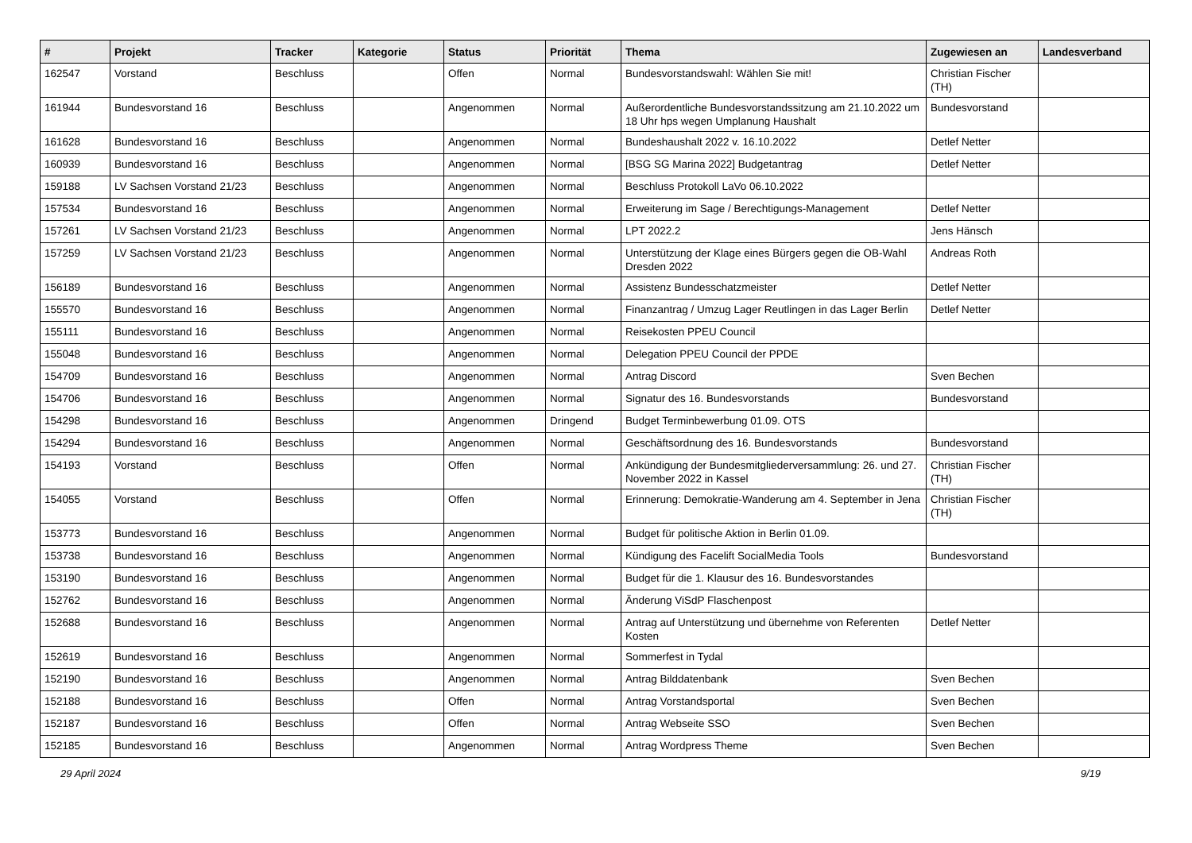| # | Projekt | Tracker | Kategorie | Status | Priorität | Thema | Zugewiesen an | Landesverband |
| --- | --- | --- | --- | --- | --- | --- | --- | --- |
| 162547 | Vorstand | Beschluss | | Offen | Normal | Bundesvorstandswahl: Wählen Sie mit! | Christian Fischer (TH) | |
| 161944 | Bundesvorstand 16 | Beschluss | | Angenommen | Normal | Außerordentliche Bundesvorstandssitzung am 21.10.2022 um 18 Uhr hps wegen Umplanung Haushalt | Bundesvorstand | |
| 161628 | Bundesvorstand 16 | Beschluss | | Angenommen | Normal | Bundeshaushalt 2022 v. 16.10.2022 | Detlef Netter | |
| 160939 | Bundesvorstand 16 | Beschluss | | Angenommen | Normal | [BSG SG Marina 2022] Budgetantrag | Detlef Netter | |
| 159188 | LV Sachsen Vorstand 21/23 | Beschluss | | Angenommen | Normal | Beschluss Protokoll LaVo 06.10.2022 | | |
| 157534 | Bundesvorstand 16 | Beschluss | | Angenommen | Normal | Erweiterung im Sage / Berechtigungs-Management | Detlef Netter | |
| 157261 | LV Sachsen Vorstand 21/23 | Beschluss | | Angenommen | Normal | LPT 2022.2 | Jens Hänsch | |
| 157259 | LV Sachsen Vorstand 21/23 | Beschluss | | Angenommen | Normal | Unterstützung der Klage eines Bürgers gegen die OB-Wahl Dresden 2022 | Andreas Roth | |
| 156189 | Bundesvorstand 16 | Beschluss | | Angenommen | Normal | Assistenz Bundesschatzmeister | Detlef Netter | |
| 155570 | Bundesvorstand 16 | Beschluss | | Angenommen | Normal | Finanzantrag / Umzug Lager Reutlingen in das Lager Berlin | Detlef Netter | |
| 155111 | Bundesvorstand 16 | Beschluss | | Angenommen | Normal | Reisekosten PPEU Council | | |
| 155048 | Bundesvorstand 16 | Beschluss | | Angenommen | Normal | Delegation PPEU Council der PPDE | | |
| 154709 | Bundesvorstand 16 | Beschluss | | Angenommen | Normal | Antrag Discord | Sven Bechen | |
| 154706 | Bundesvorstand 16 | Beschluss | | Angenommen | Normal | Signatur des 16. Bundesvorstands | Bundesvorstand | |
| 154298 | Bundesvorstand 16 | Beschluss | | Angenommen | Dringend | Budget Terminbewerbung 01.09. OTS | | |
| 154294 | Bundesvorstand 16 | Beschluss | | Angenommen | Normal | Geschäftsordnung des 16. Bundesvorstands | Bundesvorstand | |
| 154193 | Vorstand | Beschluss | | Offen | Normal | Ankündigung der Bundesmitgliederversammlung: 26. und 27. November 2022 in Kassel | Christian Fischer (TH) | |
| 154055 | Vorstand | Beschluss | | Offen | Normal | Erinnerung: Demokratie-Wanderung am 4. September in Jena | Christian Fischer (TH) | |
| 153773 | Bundesvorstand 16 | Beschluss | | Angenommen | Normal | Budget für politische Aktion in Berlin 01.09. | | |
| 153738 | Bundesvorstand 16 | Beschluss | | Angenommen | Normal | Kündigung des Facelift SocialMedia Tools | Bundesvorstand | |
| 153190 | Bundesvorstand 16 | Beschluss | | Angenommen | Normal | Budget für die 1. Klausur des 16. Bundesvorstandes | | |
| 152762 | Bundesvorstand 16 | Beschluss | | Angenommen | Normal | Änderung ViSdP Flaschenpost | | |
| 152688 | Bundesvorstand 16 | Beschluss | | Angenommen | Normal | Antrag auf Unterstützung und übernehme von Referenten Kosten | Detlef Netter | |
| 152619 | Bundesvorstand 16 | Beschluss | | Angenommen | Normal | Sommerfest in Tydal | | |
| 152190 | Bundesvorstand 16 | Beschluss | | Angenommen | Normal | Antrag Bilddatenbank | Sven Bechen | |
| 152188 | Bundesvorstand 16 | Beschluss | | Offen | Normal | Antrag Vorstandsportal | Sven Bechen | |
| 152187 | Bundesvorstand 16 | Beschluss | | Offen | Normal | Antrag Webseite SSO | Sven Bechen | |
| 152185 | Bundesvorstand 16 | Beschluss | | Angenommen | Normal | Antrag Wordpress Theme | Sven Bechen | |
29 April 2024 9/19